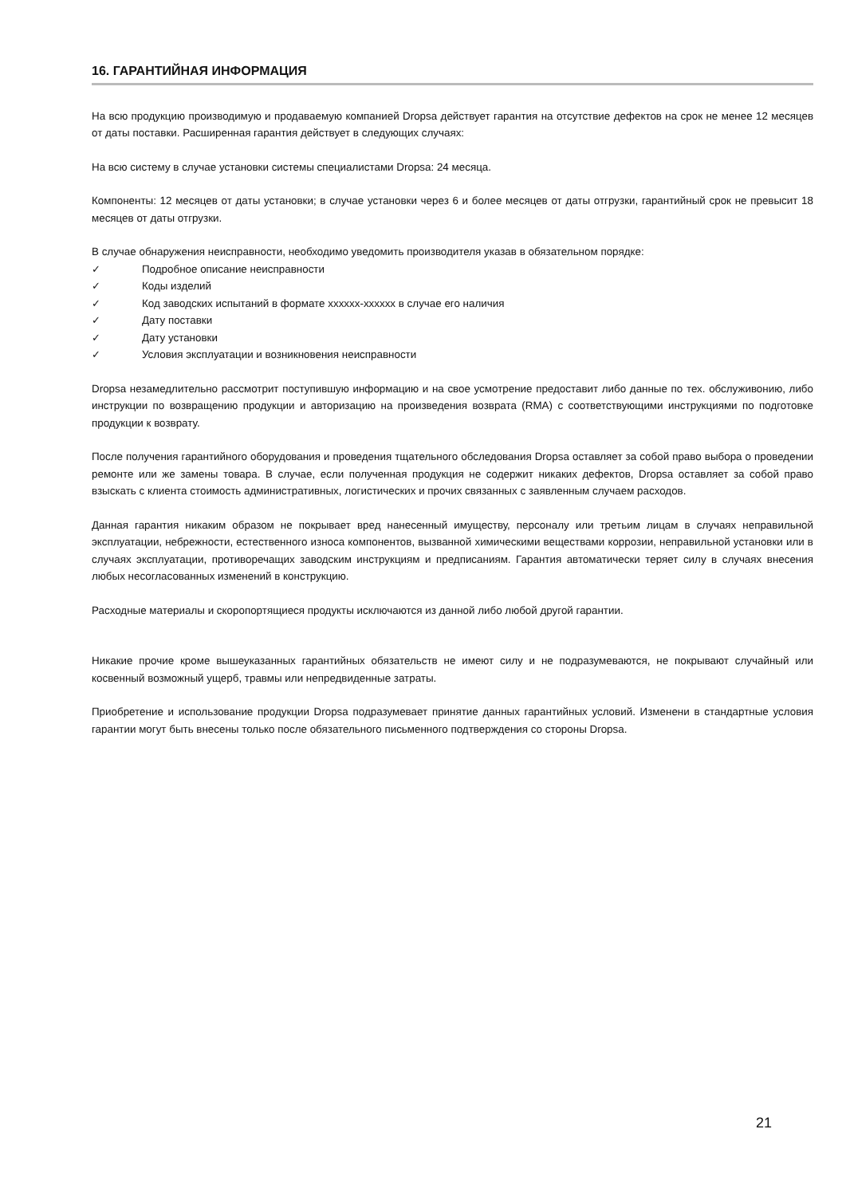16. ГАРАНТИЙНАЯ ИНФОРМАЦИЯ
На всю продукцию производимую и продаваемую компанией Dropsa действует гарантия на отсутствие дефектов на срок не менее 12 месяцев от даты поставки. Расширенная гарантия действует в следующих случаях:
На всю систему в случае установки системы специалистами Dropsa: 24 месяца.
Компоненты: 12 месяцев от даты установки; в случае установки через 6 и более месяцев от даты отгрузки, гарантийный срок не превысит 18 месяцев от даты отгрузки.
В случае обнаружения неисправности, необходимо уведомить производителя указав в обязательном порядке:
✓ Подробное описание неисправности
✓ Коды изделий
✓ Код заводских испытаний в формате xxxxxx-xxxxxx в случае его наличия
✓ Дату поставки
✓ Дату установки
✓ Условия эксплуатации и возникновения неисправности
Dropsa незамедлительно рассмотрит поступившую информацию и на свое усмотрение предоставит либо данные по тех. обслуживонию, либо инструкции по возвращению продукции и авторизацию на произведения возврата (RMA) с соответствующими инструкциями по подготовке продукции к возврату.
После получения гарантийного оборудования и проведения тщательного обследования Dropsa оставляет за собой право выбора о проведении ремонте или же замены товара. В случае, если полученная продукция не содержит никаких дефектов, Dropsa оставляет за собой право взыскать с клиента стоимость административных, логистических и прочих связанных с заявленным случаем расходов.
Данная гарантия никаким образом не покрывает вред нанесенный имуществу, персоналу или третьим лицам в случаях неправильной эксплуатации, небрежности, естественного износа компонентов, вызванной химическими веществами коррозии, неправильной установки или в случаях эксплуатации, противоречащих заводским инструкциям и предписаниям. Гарантия автоматически теряет силу в случаях внесения любых несогласованных изменений в конструкцию.
Расходные материалы и скоропортящиеся продукты исключаются из данной либо любой другой гарантии.
Никакие прочие кроме вышеуказанных гарантийных обязательств не имеют силу и не подразумеваются, не покрывают случайный или косвенный возможный ущерб, травмы или непредвиденные затраты.
Приобретение и использование продукции Dropsa подразумевает принятие данных гарантийных условий. Изменени в стандартные условия гарантии могут быть внесены только после обязательного письменного подтверждения со стороны Dropsa.
21